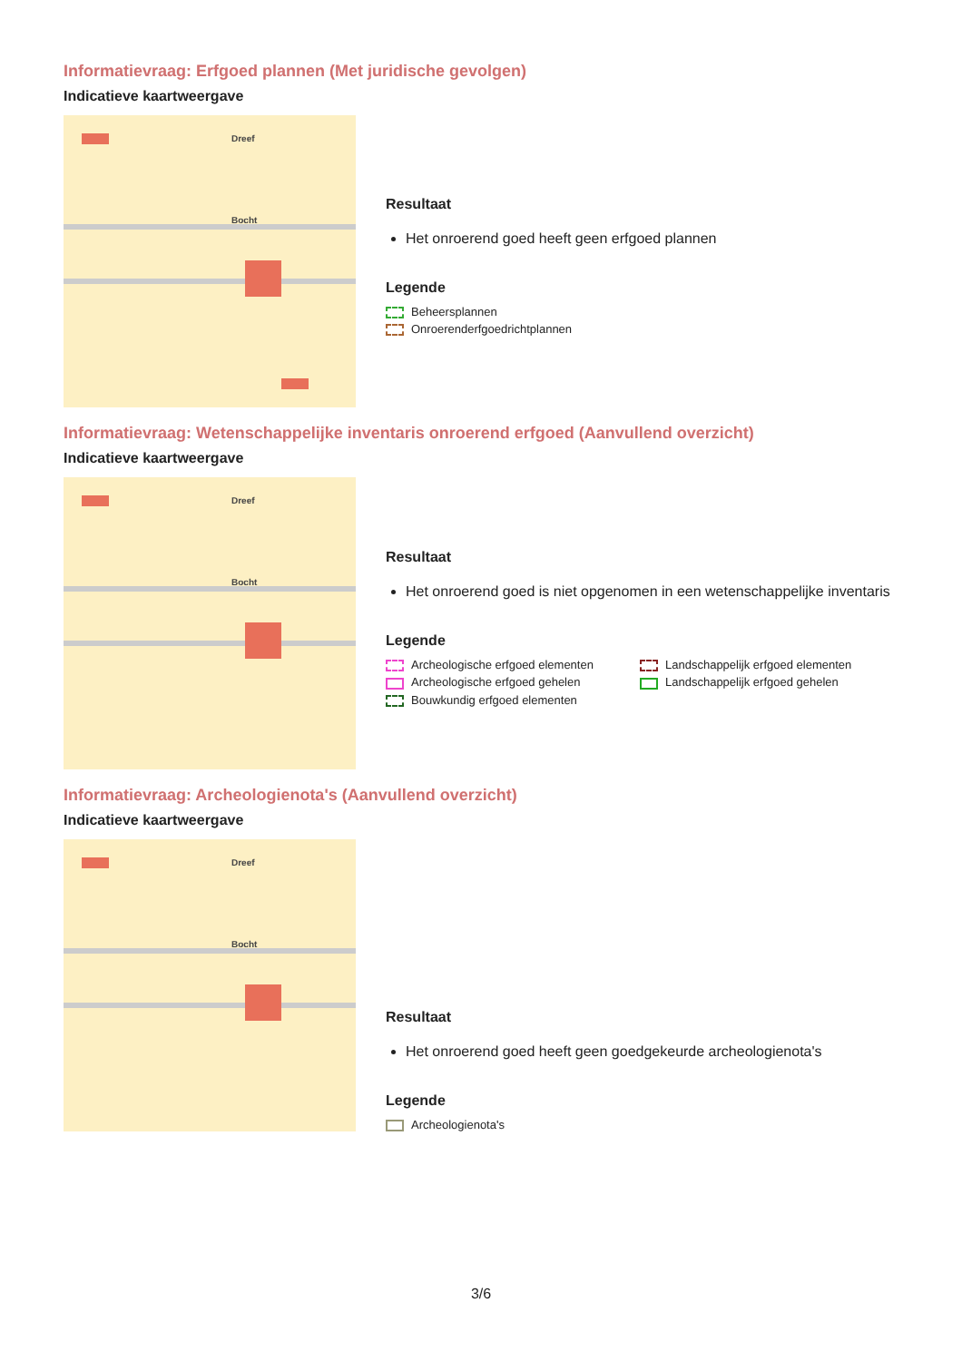Informatievraag: Erfgoed plannen (Met juridische gevolgen)
Indicatieve kaartweergave
Dreef
Bocht
Resultaat
Het onroerend goed heeft geen erfgoed plannen
Legende
Beheersplannen
Onroerenderfgoedrichtplannen
Informatievraag: Wetenschappelijke inventaris onroerend erfgoed (Aanvullend overzicht)
Indicatieve kaartweergave
Dreef
Bocht
Resultaat
Het onroerend goed is niet opgenomen in een wetenschappelijke inventaris
Legende
Archeologische erfgoed elementen
Landschappelijk erfgoed elementen
Archeologische erfgoed gehelen
Landschappelijk erfgoed gehelen
Bouwkundig erfgoed elementen
Informatievraag: Archeologienota's (Aanvullend overzicht)
Indicatieve kaartweergave
Dreef
Bocht
Resultaat
Het onroerend goed heeft geen goedgekeurde archeologienota's
Legende
Archeologienota's
3/6